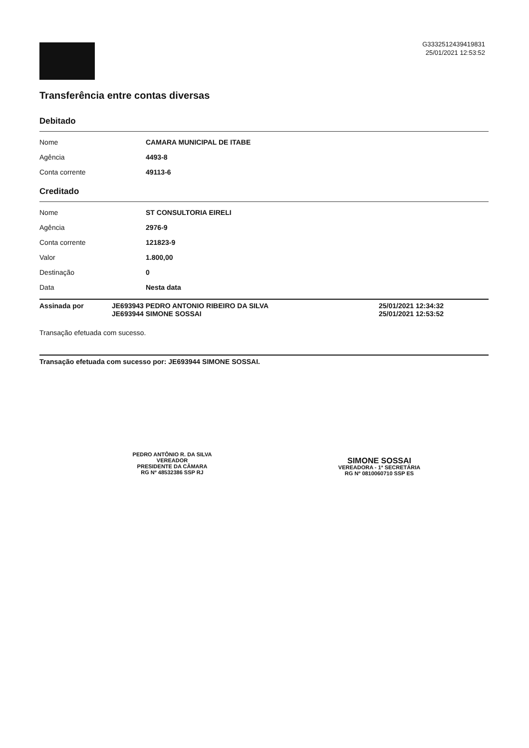G3332512439419831
25/01/2021 12:53:52
Transferência entre contas diversas
Debitado
| Nome | CAMARA MUNICIPAL DE ITABE |
| Agência | 4493-8 |
| Conta corrente | 49113-6 |
Creditado
| Nome | ST CONSULTORIA EIRELI |
| Agência | 2976-9 |
| Conta corrente | 121823-9 |
| Valor | 1.800,00 |
| Destinação | 0 |
| Data | Nesta data |
Assinada por JE693943 PEDRO ANTONIO RIBEIRO DA SILVA
JE693944 SIMONE SOSSAI
25/01/2021 12:34:32
25/01/2021 12:53:52
Transação efetuada com sucesso.
Transação efetuada com sucesso por: JE693944 SIMONE SOSSAI.
PEDRO ANTÔNIO R. DA SILVA
VEREADOR
PRESIDENTE DA CÂMARA
RG Nº 48532386 SSP RJ
SIMONE SOSSAI
VEREADORA - 1ª SECRETÁRIA
RG Nº 0810060710 SSP ES